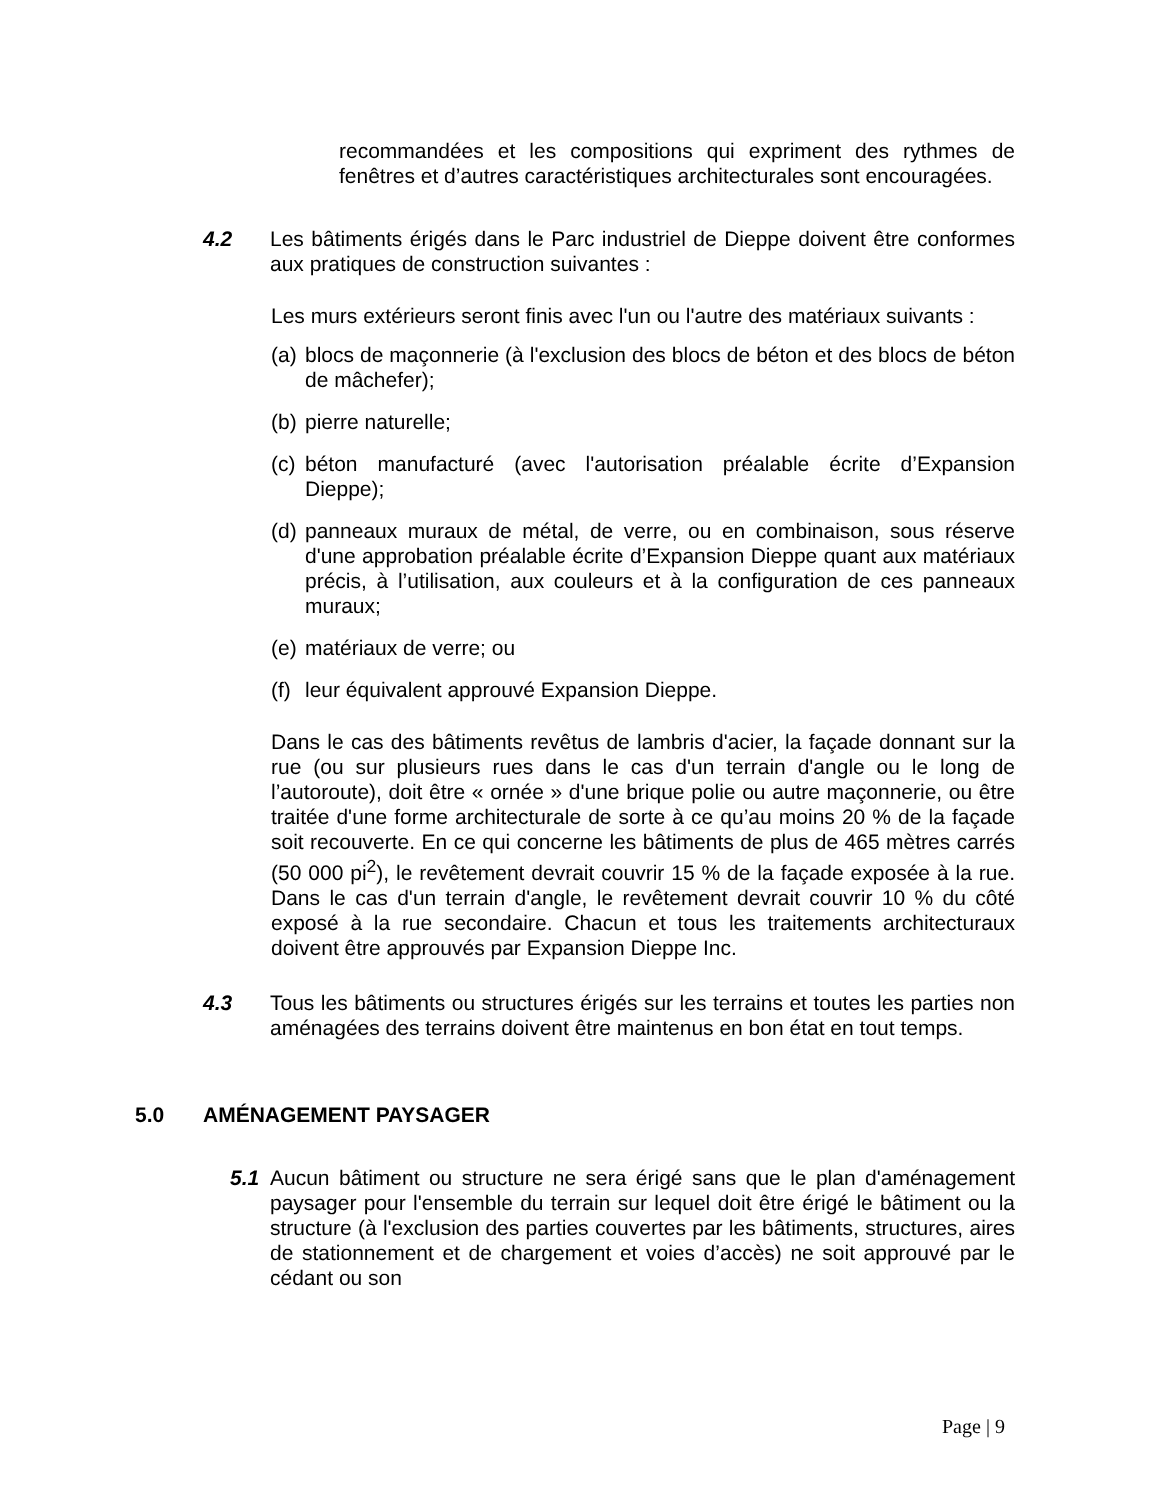recommandées et les compositions qui expriment des rythmes de fenêtres et d’autres caractéristiques architecturales sont encouragées.
4.2 Les bâtiments érigés dans le Parc industriel de Dieppe doivent être conformes aux pratiques de construction suivantes :
Les murs extérieurs seront finis avec l'un ou l'autre des matériaux suivants :
(a)
blocs de maçonnerie (à l'exclusion des blocs de béton et des blocs de béton de mâchefer);
(b)
pierre naturelle;
(c)
béton manufacturé (avec l'autorisation préalable écrite d’Expansion Dieppe);
(d)
panneaux muraux de métal, de verre, ou en combinaison, sous réserve d'une approbation préalable écrite d’Expansion Dieppe quant aux matériaux précis, à l’utilisation, aux couleurs et à la configuration de ces panneaux muraux;
(e)
matériaux de verre; ou
(f)
leur équivalent approuvé Expansion Dieppe.
Dans le cas des bâtiments revêtus de lambris d'acier, la façade donnant sur la rue (ou sur plusieurs rues dans le cas d'un terrain d'angle ou le long de l’autoroute), doit être « ornée » d'une brique polie ou autre maçonnerie, ou être traitée d'une forme architecturale de sorte à ce qu’au moins 20 % de la façade soit recouverte. En ce qui concerne les bâtiments de plus de 465 mètres carrés (50 000 pi<sup>2</sup>), le revêtement devrait couvrir 15 % de la façade exposée à la rue. Dans le cas d'un terrain d'angle, le revêtement devrait couvrir 10 % du côté exposé à la rue secondaire. Chacun et tous les traitements architecturaux doivent être approuvés par Expansion Dieppe Inc.
4.3 Tous les bâtiments ou structures érigés sur les terrains et toutes les parties non aménagées des terrains doivent être maintenus en bon état en tout temps.
5.0 AMÉNAGEMENT PAYSAGER
5.1 Aucun bâtiment ou structure ne sera érigé sans que le plan d'aménagement paysager pour l'ensemble du terrain sur lequel doit être érigé le bâtiment ou la structure (à l'exclusion des parties couvertes par les bâtiments, structures, aires de stationnement et de chargement et voies d’accès) ne soit approuvé par le cédant ou son
Page | 9